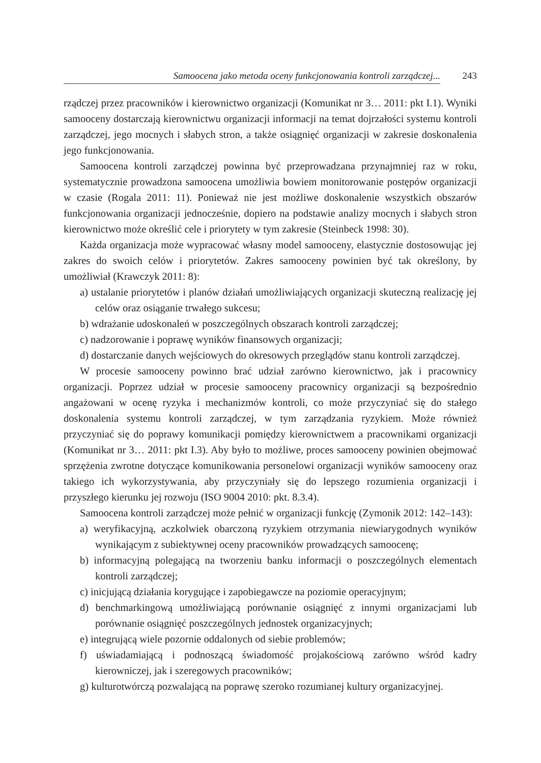Samoocena jako metoda oceny funkcjonowania kontroli zarządczej...
243
rządczej przez pracowników i kierownictwo organizacji (Komunikat nr 3… 2011: pkt I.1). Wyniki samooceny dostarczają kierownictwu organizacji informacji na temat dojrzałości systemu kontroli zarządczej, jego mocnych i słabych stron, a także osiągnięć organizacji w zakresie doskonalenia jego funkcjonowania.
Samoocena kontroli zarządczej powinna być przeprowadzana przynajmniej raz w roku, systematycznie prowadzona samoocena umożliwia bowiem monitorowanie postępów organizacji w czasie (Rogala 2011: 11). Ponieważ nie jest możliwe doskonalenie wszystkich obszarów funkcjonowania organizacji jednocześnie, dopiero na podstawie analizy mocnych i słabych stron kierownictwo może określić cele i priorytety w tym zakresie (Steinbeck 1998: 30).
Każda organizacja może wypracować własny model samooceny, elastycznie dostosowując jej zakres do swoich celów i priorytetów. Zakres samooceny powinien być tak określony, by umożliwiał (Krawczyk 2011: 8):
a) ustalanie priorytetów i planów działań umożliwiających organizacji skuteczną realizację jej celów oraz osiąganie trwałego sukcesu;
b) wdrażanie udoskonaleń w poszczególnych obszarach kontroli zarządczej;
c) nadzorowanie i poprawę wyników finansowych organizacji;
d) dostarczanie danych wejściowych do okresowych przeglądów stanu kontroli zarządczej.
W procesie samooceny powinno brać udział zarówno kierownictwo, jak i pracownicy organizacji. Poprzez udział w procesie samooceny pracownicy organizacji są bezpośrednio angażowani w ocenę ryzyka i mechanizmów kontroli, co może przyczyniać się do stałego doskonalenia systemu kontroli zarządczej, w tym zarządzania ryzykiem. Może również przyczyniać się do poprawy komunikacji pomiędzy kierownictwem a pracownikami organizacji (Komunikat nr 3… 2011: pkt I.3). Aby było to możliwe, proces samooceny powinien obejmować sprzężenia zwrotne dotyczące komunikowania personelowi organizacji wyników samooceny oraz takiego ich wykorzystywania, aby przyczyniały się do lepszego rozumienia organizacji i przyszłego kierunku jej rozwoju (ISO 9004 2010: pkt. 8.3.4).
Samoocena kontroli zarządczej może pełnić w organizacji funkcję (Zymonik 2012: 142–143):
a) weryfikacyjną, aczkolwiek obarczoną ryzykiem otrzymania niewiarygodnych wyników wynikającym z subiektywnej oceny pracowników prowadzących samoocenę;
b) informacyjną polegającą na tworzeniu banku informacji o poszczególnych elementach kontroli zarządczej;
c) inicjującą działania korygujące i zapobiegawcze na poziomie operacyjnym;
d) benchmarkingową umożliwiającą porównanie osiągnięć z innymi organizacjami lub porównanie osiągnięć poszczególnych jednostek organizacyjnych;
e) integrującą wiele pozornie oddalonych od siebie problemów;
f) uświadamiającą i podnoszącą świadomość projakościową zarówno wśród kadry kierowniczej, jak i szeregowych pracowników;
g) kulturotwórczą pozwalającą na poprawę szeroko rozumianej kultury organizacyjnej.